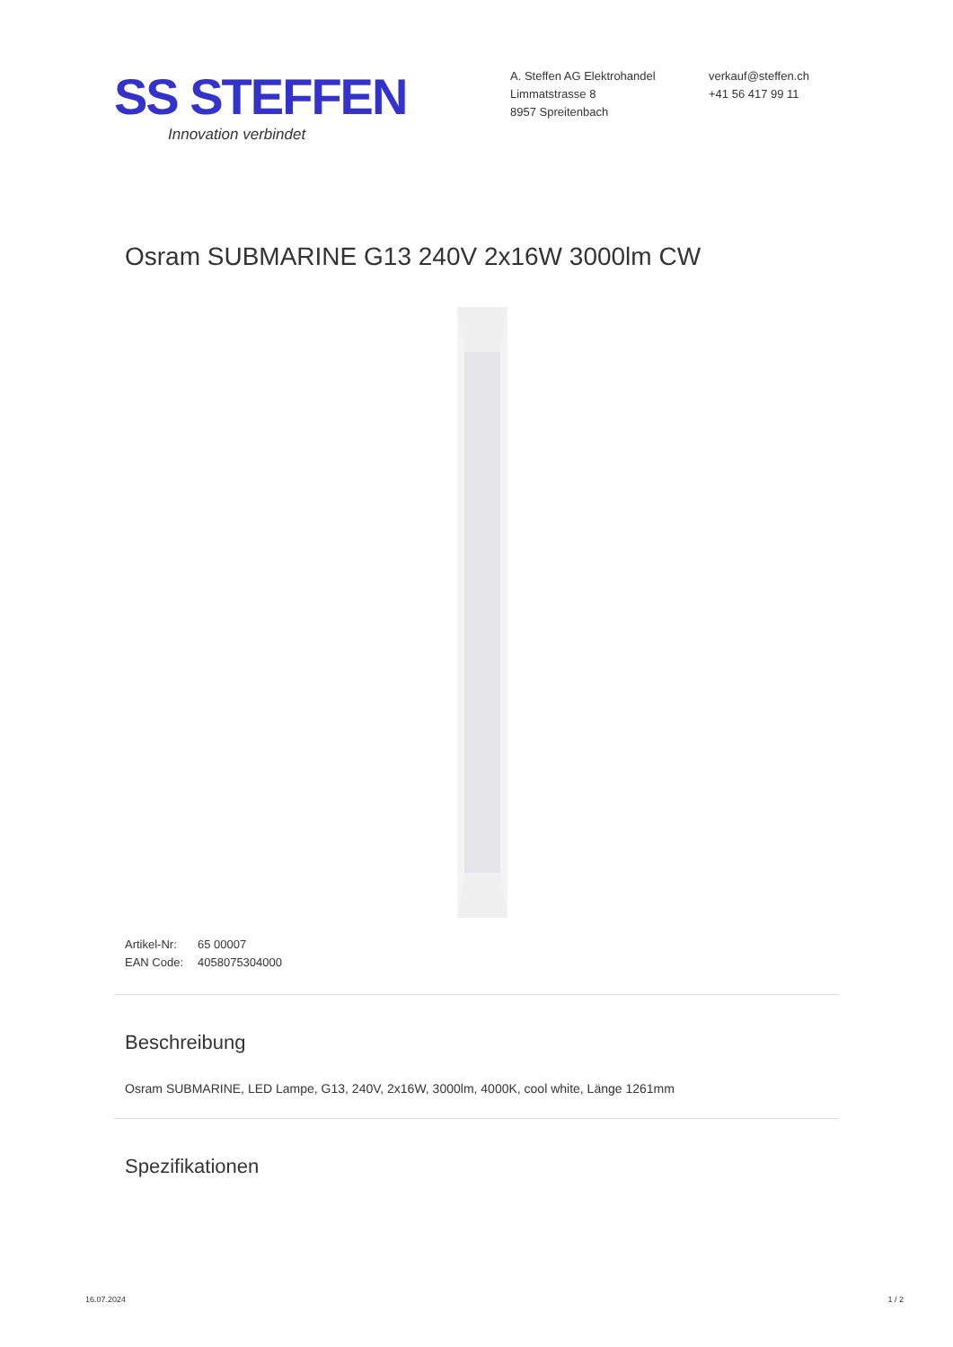SS STEFFEN
Innovation verbindet
A. Steffen AG Elektrohandel
Limmatstrasse 8
8957 Spreitenbach
verkauf@steffen.ch
+41 56 417 99 11
Osram SUBMARINE G13 240V 2x16W 3000lm CW
Artikel-Nr: 65 00007
EAN Code: 4058075304000
Beschreibung
Osram SUBMARINE, LED Lampe, G13, 240V, 2x16W, 3000lm, 4000K, cool white, Länge 1261mm
Spezifikationen
16.07.2024 1 / 2